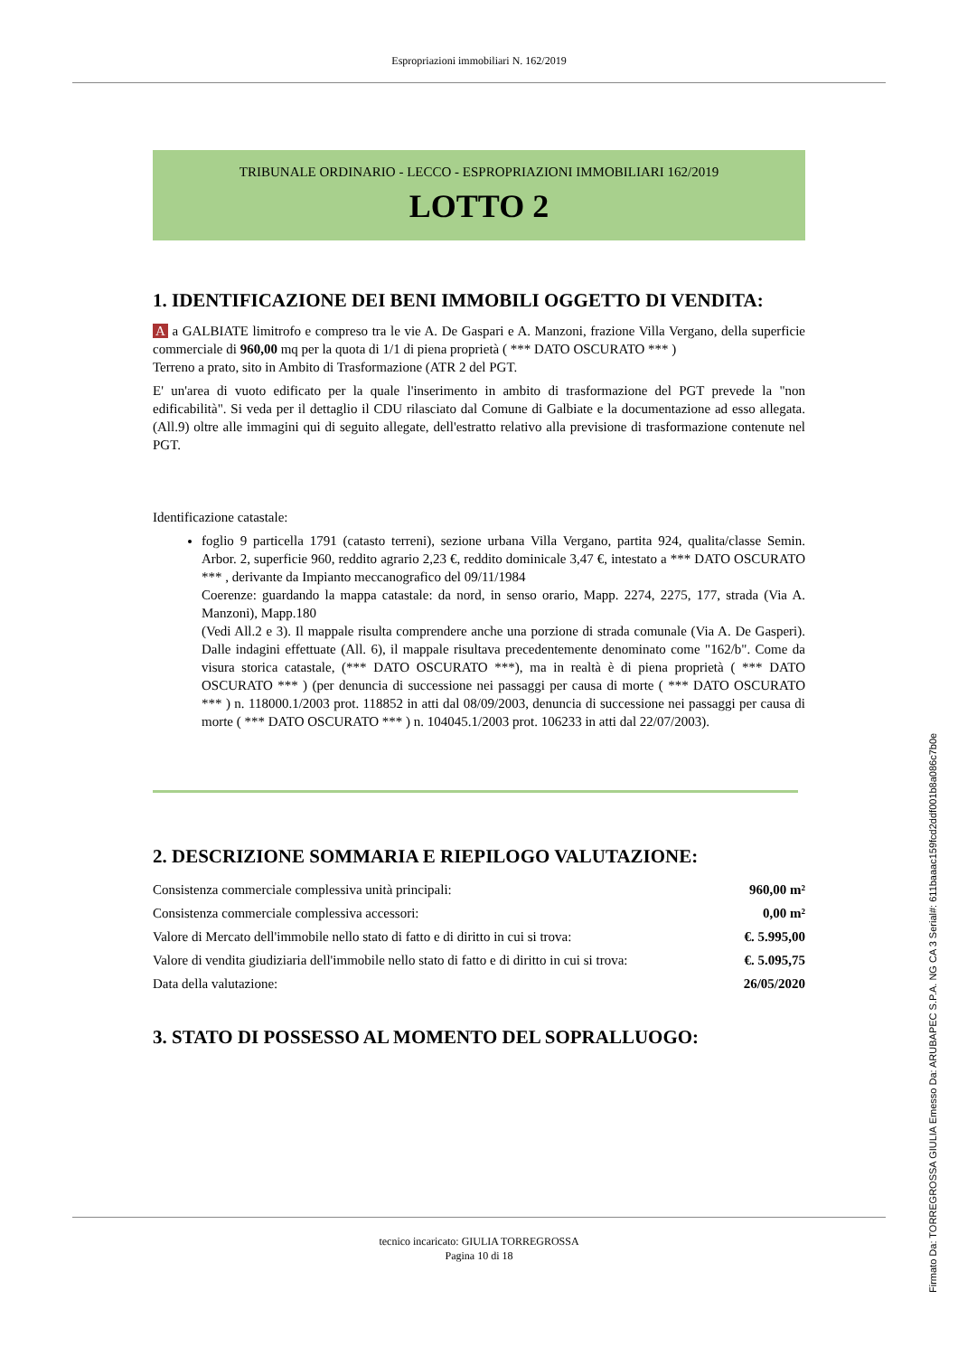Espropriazioni immobiliari N. 162/2019
TRIBUNALE ORDINARIO - LECCO - ESPROPRIAZIONI IMMOBILIARI 162/2019
LOTTO 2
1. IDENTIFICAZIONE DEI BENI IMMOBILI OGGETTO DI VENDITA:
A a GALBIATE limitrofo e compreso tra le vie A. De Gaspari e A. Manzoni, frazione Villa Vergano, della superficie commerciale di 960,00 mq per la quota di 1/1 di piena proprietà ( *** DATO OSCURATO *** )
Terreno a prato, sito in Ambito di Trasformazione (ATR 2 del PGT.
E' un'area di vuoto edificato per la quale l'inserimento in ambito di trasformazione del PGT prevede la "non edificabilità". Si veda per il dettaglio il CDU rilasciato dal Comune di Galbiate e la documentazione ad esso allegata.(All.9) oltre alle immagini qui di seguito allegate, dell'estratto relativo alla previsione di trasformazione contenute nel PGT.
Identificazione catastale:
foglio 9 particella 1791 (catasto terreni), sezione urbana Villa Vergano, partita 924, qualita/classe Semin. Arbor. 2, superficie 960, reddito agrario 2,23 €, reddito dominicale 3,47 €, intestato a *** DATO OSCURATO *** , derivante da Impianto meccanografico del 09/11/1984
Coerenze: guardando la mappa catastale: da nord, in senso orario, Mapp. 2274, 2275, 177, strada (Via A. Manzoni), Mapp.180
(Vedi All.2 e 3). Il mappale risulta comprendere anche una porzione di strada comunale (Via A. De Gasperi). Dalle indagini effettuate (All. 6), il mappale risultava precedentemente denominato come "162/b". Come da visura storica catastale, (*** DATO OSCURATO ***), ma in realtà è di piena proprietà ( *** DATO OSCURATO *** ) (per denuncia di successione nei passaggi per causa di morte ( *** DATO OSCURATO *** ) n. 118000.1/2003 prot. 118852 in atti dal 08/09/2003, denuncia di successione nei passaggi per causa di morte ( *** DATO OSCURATO *** ) n. 104045.1/2003 prot. 106233 in atti dal 22/07/2003).
2. DESCRIZIONE SOMMARIA E RIEPILOGO VALUTAZIONE:
| Consistenza commerciale complessiva unità principali: | 960,00 m² |
| Consistenza commerciale complessiva accessori: | 0,00 m² |
| Valore di Mercato dell'immobile nello stato di fatto e di diritto in cui si trova: | €. 5.995,00 |
| Valore di vendita giudiziaria dell'immobile nello stato di fatto e di diritto in cui si trova: | €. 5.095,75 |
| Data della valutazione: | 26/05/2020 |
3. STATO DI POSSESSO AL MOMENTO DEL SOPRALLUOGO:
tecnico incaricato: GIULIA TORREGROSSA
Pagina 10 di 18
Firmato Da: TORREGROSSA GIULIA Emesso Da: ARUBAPEC S.P.A. NG CA 3 Serial#: 611baaac159fcd2ddf001b8a086c7b0e